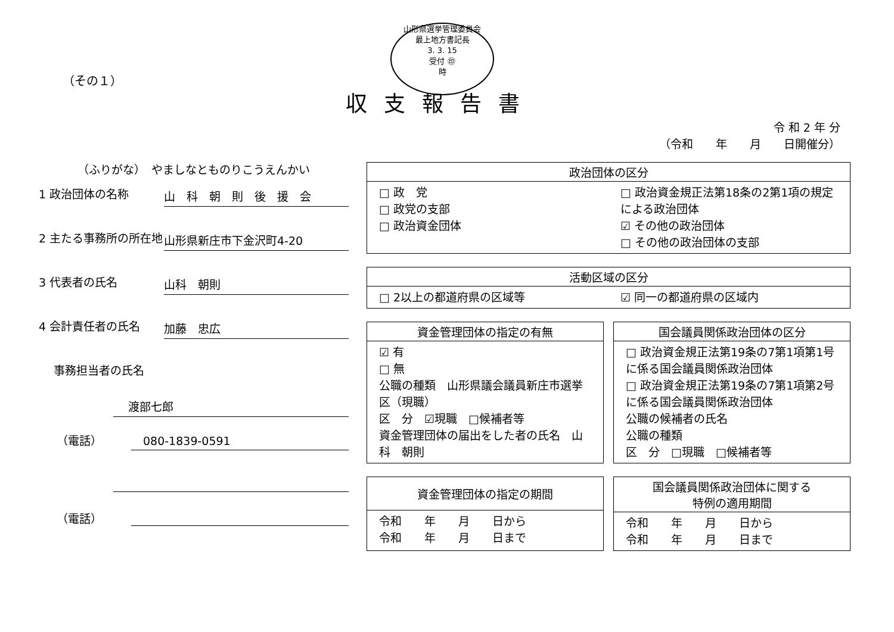山形県選挙管理委員会
最上地方書記長
3. 3. 15
受付 ㊞
時
（その１）
収支報告書
令 和 2 年 分
（令和　　年　　月　　日開催分）
（ふりがな）　やましなとものりこうえんかい
1 政治団体の名称
山　科　朝　則　後　援　会
2 主たる事務所の所在地
山形県新庄市下金沢町4-20
3 代表者の氏名
山科　朝則
4 会計責任者の氏名
加藤　忠広
事務担当者の氏名
渡部七郎
（電話）
080-1839-0591
（電話）
政治団体の区分
□ 政　党
□ 政党の支部
□ 政治資金団体
□ 政治資金規正法第18条の2第1項の規定による政治団体
☑ その他の政治団体
□ その他の政治団体の支部
活動区域の区分
□ 2以上の都道府県の区域等 ☑ 同一の都道府県の区域内
資金管理団体の指定の有無
☑ 有
□ 無
公職の種類　山形県議会議員新庄市選挙区（現職）
区　分　☑現職　□候補者等
資金管理団体の届出をした者の氏名　山科　朝則
国会議員関係政治団体の区分
□ 政治資金規正法第19条の7第1項第1号に係る国会議員関係政治団体
□ 政治資金規正法第19条の7第1項第2号に係る国会議員関係政治団体
公職の候補者の氏名
公職の種類
区　分　□現職　□候補者等
資金管理団体の指定の期間
令和　　年　　月　　日から
令和　　年　　月　　日まで
国会議員関係政治団体に関する
特例の適用期間
令和　　年　　月　　日から
令和　　年　　月　　日まで